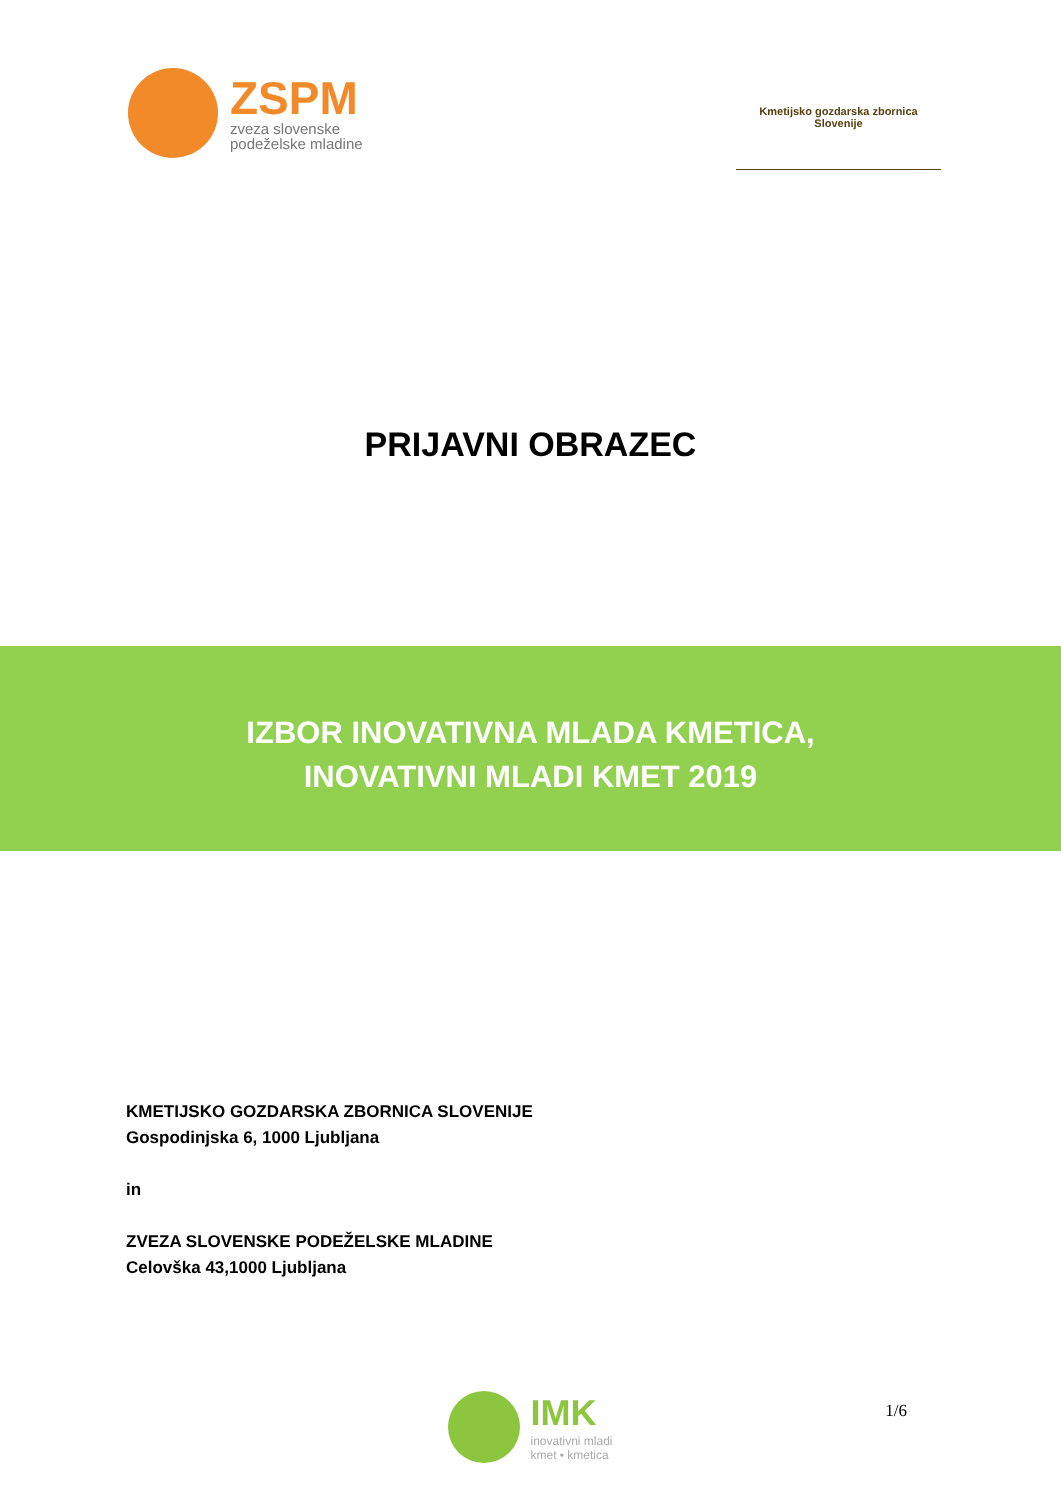ZSPM
zveza slovenske
podeželske mladine
Kmetijsko gozdarska zbornica Slovenije
PRIJAVNI OBRAZEC
IZBOR INOVATIVNA MLADA KMETICA,
INOVATIVNI MLADI KMET 2019
KMETIJSKO GOZDARSKA ZBORNICA SLOVENIJE
Gospodinjska 6, 1000 Ljubljana
in
ZVEZA SLOVENSKE PODEŽELSKE MLADINE
Celovška 43,1000 Ljubljana
IMK
inovativni mladi
kmet • kmetica
1/6